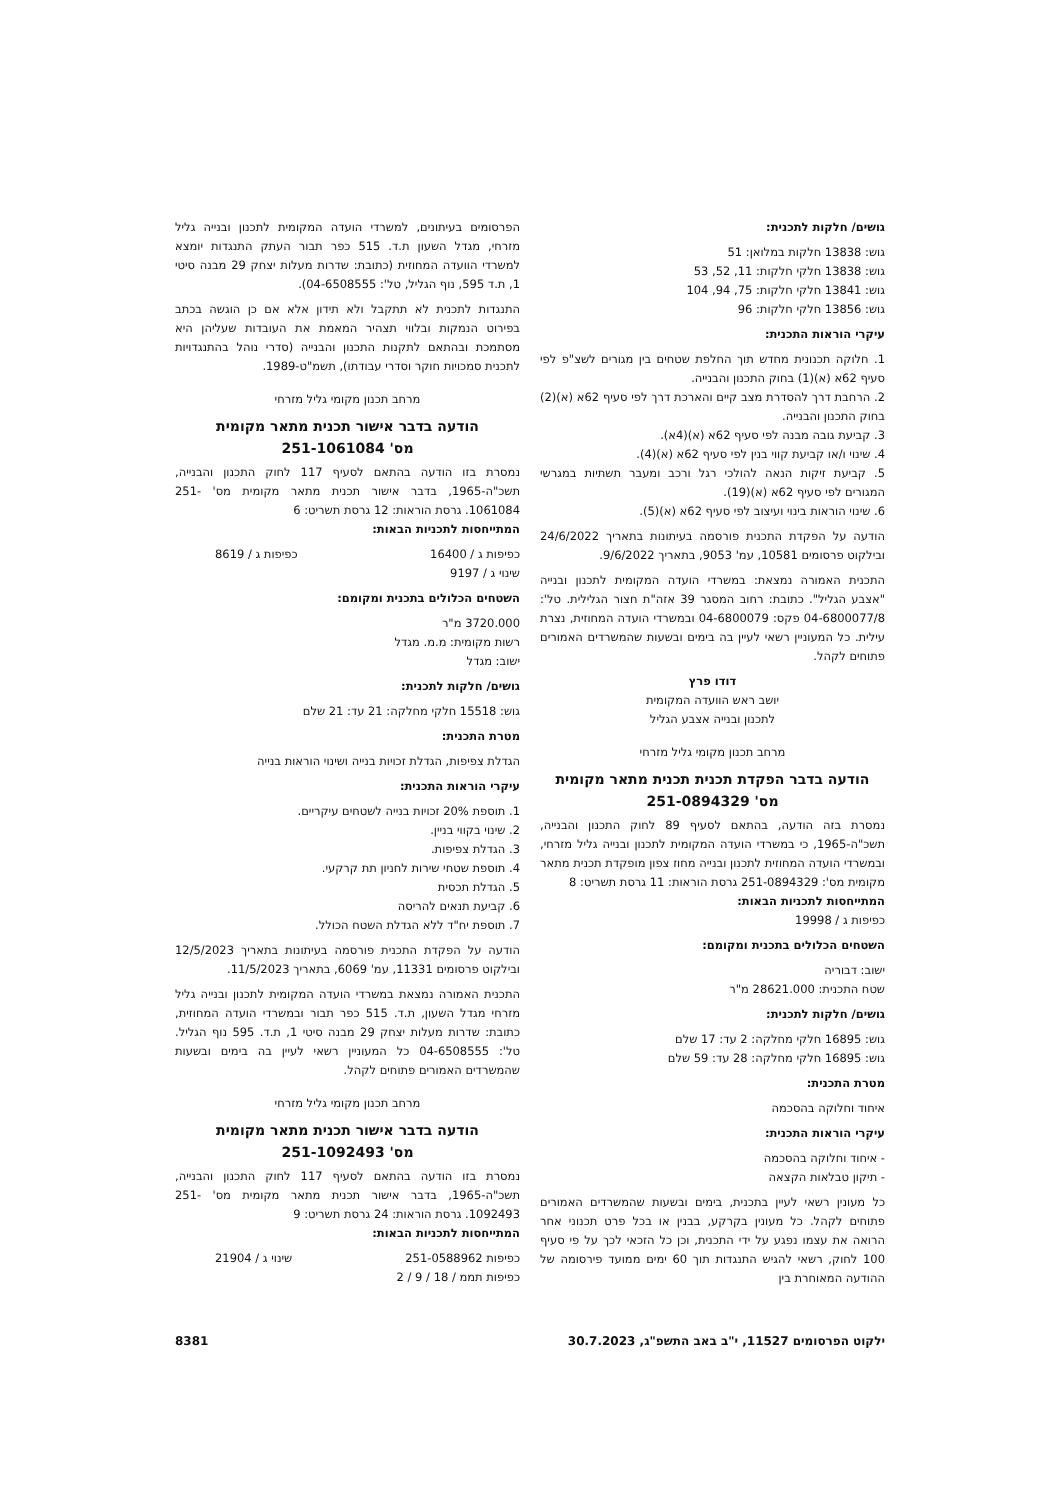גושים/ חלקות לתכנית:
גוש: 13838 חלקות במלואן: 51
גוש: 13838 חלקי חלקות: 11, 52, 53
גוש: 13841 חלקי חלקות: 75, 94, 104
גוש: 13856 חלקי חלקות: 96
עיקרי הוראות התכנית:
1. חלוקה תכנונית מחדש תוך החלפת שטחים בין מגורים לשצ"פ לפי סעיף 62א (א)(1) בחוק התכנון והבנייה.
2. הרחבת דרך להסדרת מצב קיים והארכת דרך לפי סעיף 62א (א)(2) בחוק התכנון והבנייה.
3. קביעת גובה מבנה לפי סעיף 62א (א)(4א).
4. שינוי ו/או קביעת קווי בנין לפי סעיף 62א (א)(4).
5. קביעת זיקות הנאה להולכי רגל ורכב ומעבר תשתיות במגרשי המגורים לפי סעיף 62א (א)(19).
6. שינוי הוראות בינוי ועיצוב לפי סעיף 62א (א)(5).
הודעה על הפקדת התכנית פורסמה בעיתונות בתאריך 24/6/2022 ובילקוט פרסומים 10581, עמ' 9053, בתאריך 9/6/2022.
התכנית האמורה נמצאת: במשרדי הועדה המקומית לתכנון ובנייה "אצבע הגליל". כתובת: רחוב המסגר 39 אזה"ת חצור הגלילית. טל': 04-6800077/8 פקס: 04-6800079 ובמשרדי הועדה המחוזית, נצרת עילית. כל המעוניין רשאי לעיין בה בימים ובשעות שהמשרדים האמורים פתוחים לקהל.
דודו פרץ
יושב ראש הוועדה המקומית
לתכנון ובנייה אצבע הגליל
מרחב תכנון מקומי גליל מזרחי
הודעה בדבר הפקדת תכנית תכנית מתאר מקומית
מס' 251-0894329
נמסרת בזה הודעה, בהתאם לסעיף 89 לחוק התכנון והבנייה, תשכ"ה-1965, כי במשרדי הועדה המקומית לתכנון ובנייה גליל מזרחי, ובמשרדי הועדה המחוזית לתכנון ובנייה מחוז צפון מופקדת תכנית מתאר מקומית מס': 251-0894329 גרסת הוראות: 11 גרסת תשריט: 8
המתייחסות לתכניות הבאות:
כפיפות ג / 19998
השטחים הכלולים בתכנית ומקומם:
ישוב: דבוריה
שטח התכנית: 28621.000 מ"ר
גושים/ חלקות לתכנית:
גוש: 16895 חלקי מחלקה: 2 עד: 17 שלם
גוש: 16895 חלקי מחלקה: 28 עד: 59 שלם
מטרת התכנית:
איחוד וחלוקה בהסכמה
עיקרי הוראות התכנית:
- איחוד וחלוקה בהסכמה
- תיקון טבלאות הקצאה
כל מעונין רשאי לעיין בתכנית, בימים ובשעות שהמשרדים האמורים פתוחים לקהל. כל מעונין בקרקע, בבנין או בכל פרט תכנוני אחר הרואה את עצמו נפגע על ידי התכנית, וכן כל הזכאי לכך על פי סעיף 100 לחוק, רשאי להגיש התנגדות תוך 60 ימים ממועד פירסומה של ההודעה המאוחרת בין
הפרסומים בעיתונים, למשרדי הועדה המקומית לתכנון ובנייה גליל מזרחי, מגדל השעון ת.ד. 515 כפר תבור העתק התנגדות יומצא למשרדי הוועדה המחוזית (כתובת: שדרות מעלות יצחק 29 מבנה סיטי 1, ת.ד 595, נוף הגליל, טל': 04-6508555).
התנגדות לתכנית לא תתקבל ולא תידון אלא אם כן הוגשה בכתב בפירוט הנמקות ובלווי תצהיר המאמת את העובדות שעליהן היא מסתמכת ובהתאם לתקנות התכנון והבנייה (סדרי נוהל בהתנגדויות לתכנית סמכויות חוקר וסדרי עבודתו), תשמ"ט-1989.
מרחב תכנון מקומי גליל מזרחי
הודעה בדבר אישור תכנית מתאר מקומית
מס' 251-1061084
נמסרת בזו הודעה בהתאם לסעיף 117 לחוק התכנון והבנייה, תשכ"ה-1965, בדבר אישור תכנית מתאר מקומית מס' 251-1061084. גרסת הוראות: 12 גרסת תשריט: 6
המתייחסות לתכניות הבאות:
כפיפות ג / 16400 כפיפות ג / 8619
שינוי ג / 9197
השטחים הכלולים בתכנית ומקומם:
3720.000 מ"ר
רשות מקומית: מ.מ. מגדל
ישוב: מגדל
גושים/ חלקות לתכנית:
גוש: 15518 חלקי מחלקה: 21 עד: 21 שלם
מטרת התכנית:
הגדלת צפיפות, הגדלת זכויות בנייה ושינוי הוראות בנייה
עיקרי הוראות התכנית:
1. תוספת 20% זכויות בנייה לשטחים עיקריים.
2. שינוי בקווי בניין.
3. הגדלת צפיפות.
4. תוספת שטחי שירות לחניון תת קרקעי.
5. הגדלת תכסית
6. קביעת תנאים להריסה
7. תוספת יח"ד ללא הגדלת השטח הכולל.
הודעה על הפקדת התכנית פורסמה בעיתונות בתאריך 12/5/2023 ובילקוט פרסומים 11331, עמ' 6069, בתאריך 11/5/2023.
התכנית האמורה נמצאת במשרדי הועדה המקומית לתכנון ובנייה גליל מזרחי מגדל השעון, ת.ד. 515 כפר תבור ובמשרדי הועדה המחוזית, כתובת: שדרות מעלות יצחק 29 מבנה סיטי 1, ת.ד. 595 נוף הגליל. טל': 04-6508555 כל המעוניין רשאי לעיין בה בימים ובשעות שהמשרדים האמורים פתוחים לקהל.
מרחב תכנון מקומי גליל מזרחי
הודעה בדבר אישור תכנית מתאר מקומית
מס' 251-1092493
נמסרת בזו הודעה בהתאם לסעיף 117 לחוק התכנון והבנייה, תשכ"ה-1965, בדבר אישור תכנית מתאר מקומית מס' 251-1092493. גרסת הוראות: 24 גרסת תשריט: 9
המתייחסות לתכניות הבאות:
כפיפות 251-0588962 שינוי ג / 21904
כפיפות תממ / 18 / 9 / 2
ילקוט הפרסומים 11527, י"ב באב התשפ"ג, 30.7.2023 8381